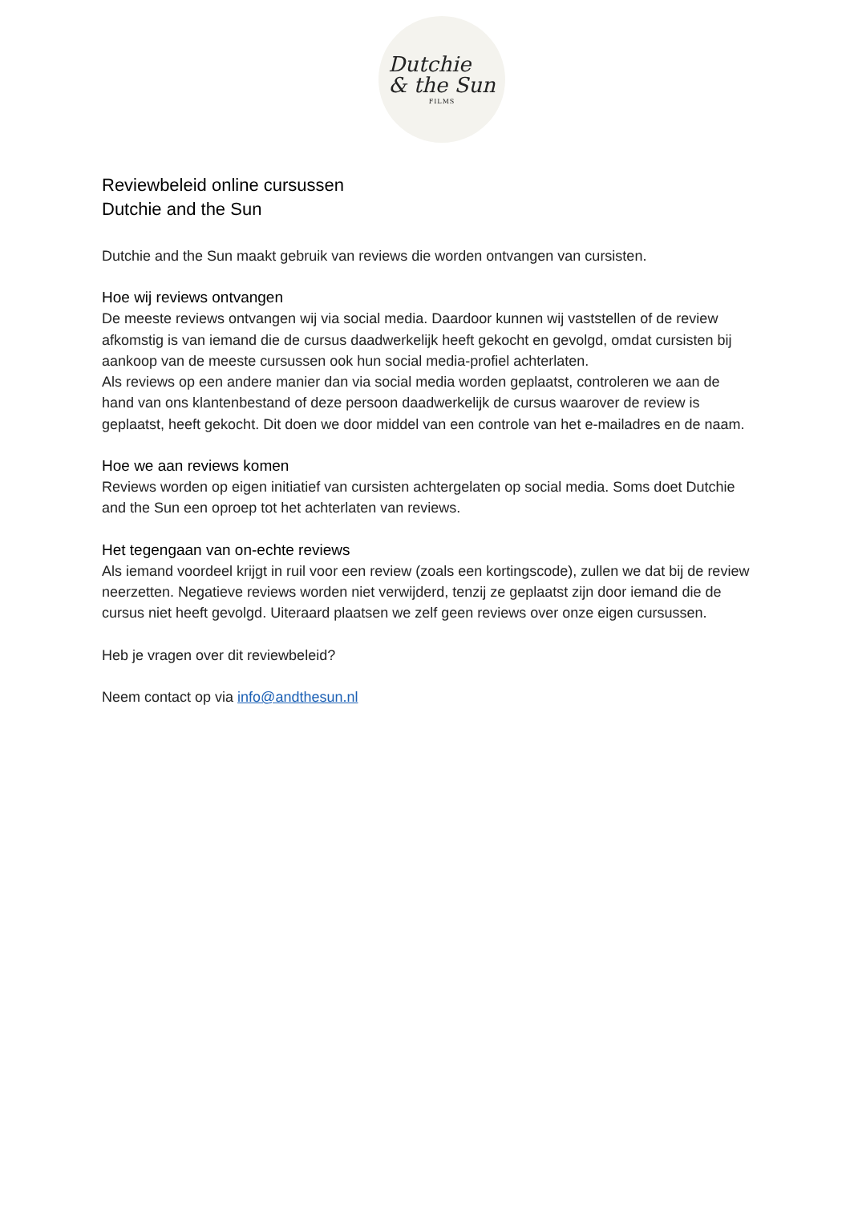Dutchie
& the Sun
FILMS
Reviewbeleid online cursussen
Dutchie and the Sun
Dutchie and the Sun maakt gebruik van reviews die worden ontvangen van cursisten.
Hoe wij reviews ontvangen
De meeste reviews ontvangen wij via social media. Daardoor kunnen wij vaststellen of de review afkomstig is van iemand die de cursus daadwerkelijk heeft gekocht en gevolgd, omdat cursisten bij aankoop van de meeste cursussen ook hun social media-profiel achterlaten.
Als reviews op een andere manier dan via social media worden geplaatst, controleren we aan de hand van ons klantenbestand of deze persoon daadwerkelijk de cursus waarover de review is geplaatst, heeft gekocht. Dit doen we door middel van een controle van het e-mailadres en de naam.
Hoe we aan reviews komen
Reviews worden op eigen initiatief van cursisten achtergelaten op social media. Soms doet Dutchie and the Sun een oproep tot het achterlaten van reviews.
Het tegengaan van on-echte reviews
Als iemand voordeel krijgt in ruil voor een review (zoals een kortingscode), zullen we dat bij de review neerzetten. Negatieve reviews worden niet verwijderd, tenzij ze geplaatst zijn door iemand die de cursus niet heeft gevolgd. Uiteraard plaatsen we zelf geen reviews over onze eigen cursussen.
Heb je vragen over dit reviewbeleid?
Neem contact op via info@andthesun.nl